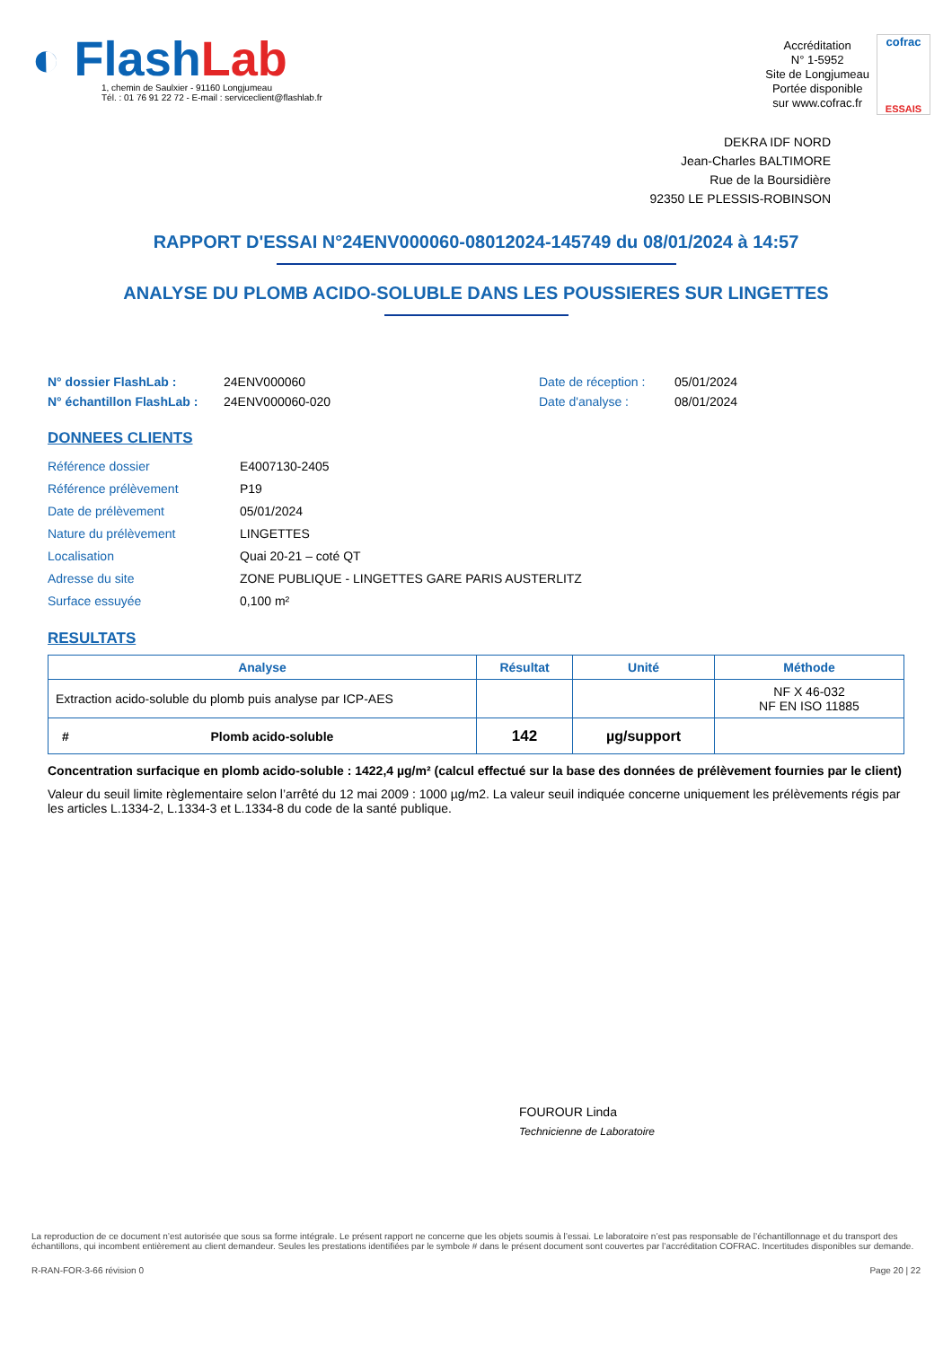◐ FlashLab
1, chemin de Saulxier - 91160 Longjumeau
Tél. : 01 76 91 22 72 - E-mail : serviceclient@flashlab.fr
Accréditation
N° 1-5952
Site de Longjumeau
Portée disponible
sur www.cofrac.fr
cofrac
ESSAIS
DEKRA IDF NORD
Jean-Charles BALTIMORE
Rue de la Boursidière
92350 LE PLESSIS-ROBINSON
RAPPORT D'ESSAI N°24ENV000060-08012024-145749 du 08/01/2024 à 14:57
ANALYSE DU PLOMB ACIDO-SOLUBLE DANS LES POUSSIERES SUR LINGETTES
N° dossier FlashLab :
N° échantillon FlashLab :
24ENV000060
24ENV000060-020
Date de réception :
Date d'analyse :
05/01/2024
08/01/2024
DONNEES CLIENTS
| Référence dossier | E4007130-2405 |
| Référence prélèvement | P19 |
| Date de prélèvement | 05/01/2024 |
| Nature du prélèvement | LINGETTES |
| Localisation | Quai 20-21 – coté QT |
| Adresse du site | ZONE PUBLIQUE - LINGETTES GARE PARIS AUSTERLITZ |
| Surface essuyée | 0,100 m² |
RESULTATS
| Analyse | Résultat | Unité | Méthode |
| --- | --- | --- | --- |
| Extraction acido-soluble du plomb puis analyse par ICP-AES | | | NF X 46-032 NF EN ISO 11885 |
| # Plomb acido-soluble | 142 | µg/support | |
Concentration surfacique en plomb acido-soluble : 1422,4 µg/m² (calcul effectué sur la base des données de prélèvement fournies par le client)
Valeur du seuil limite règlementaire selon l’arrêté du 12 mai 2009 : 1000 µg/m2. La valeur seuil indiquée concerne uniquement les prélèvements régis par les articles L.1334-2, L.1334-3 et L.1334-8 du code de la santé publique.
FOUROUR Linda
Technicienne de Laboratoire
La reproduction de ce document n’est autorisée que sous sa forme intégrale. Le présent rapport ne concerne que les objets soumis à l’essai. Le laboratoire n’est pas responsable de l’échantillonnage et du transport des échantillons, qui incombent entièrement au client demandeur. Seules les prestations identifiées par le symbole # dans le présent document sont couvertes par l’accréditation COFRAC. Incertitudes disponibles sur demande.
R-RAN-FOR-3-66 révision 0 Page 20 | 22